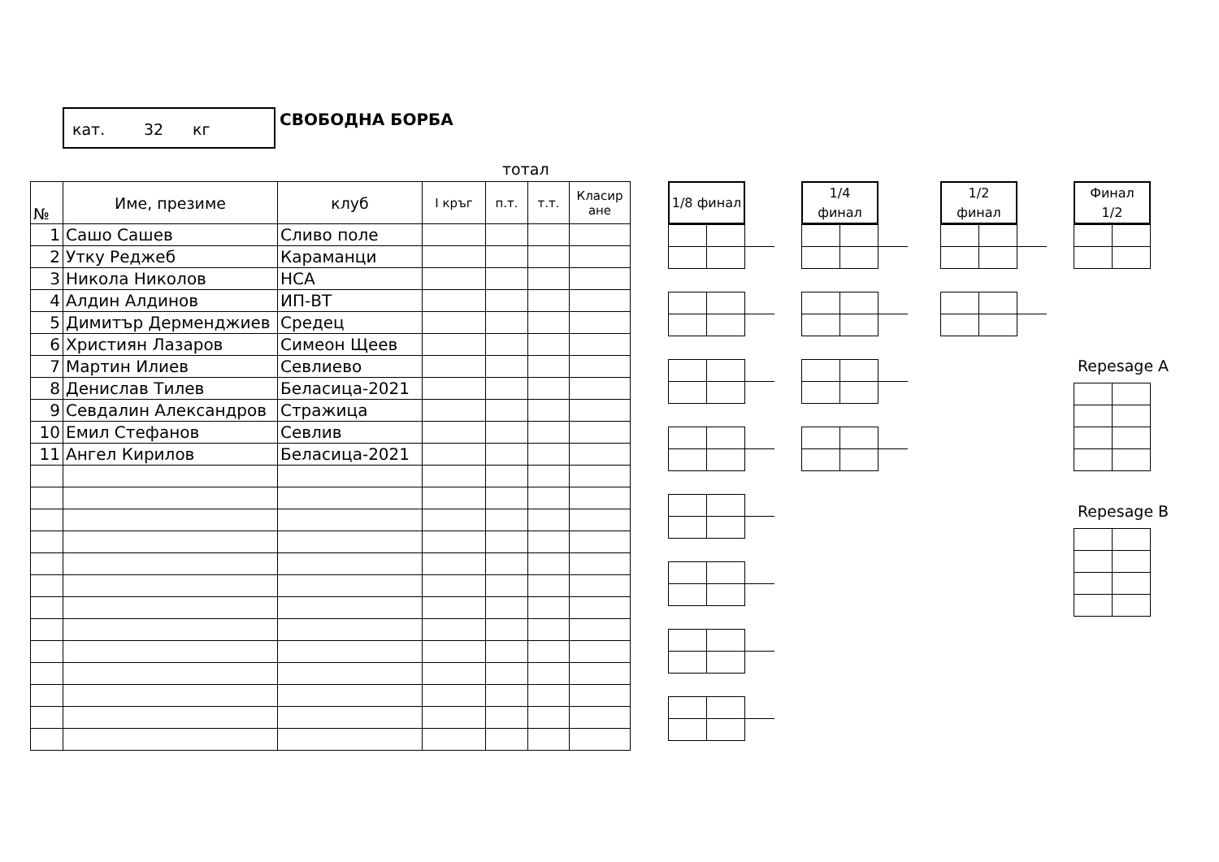кат. 32 кг
СВОБОДНА БОРБА
тотал
| № | Име, презиме | клуб | I кръг | п.т. | т.т. | Класир ане |
| --- | --- | --- | --- | --- | --- | --- |
| 1 | Сашо Сашев | Сливо поле | | | | |
| 2 | Утку Реджеб | Караманци | | | | |
| 3 | Никола Николов | НСА | | | | |
| 4 | Алдин Алдинов | ИП-ВТ | | | | |
| 5 | Димитър Дерменджиев | Средец | | | | |
| 6 | Християн Лазаров | Симеон Щеев | | | | |
| 7 | Мартин Илиев | Севлиево | | | | |
| 8 | Денислав Тилев | Беласица-2021 | | | | |
| 9 | Севдалин Александров | Стражица | | | | |
| 10 | Емил Стефанов | Севлив | | | | |
| 11 | Ангел Кирилов | Беласица-2021 | | | | |
1/8 финал 1/4
финал
1/2
финал
Финал
1/2
Repesage A
Repesage B